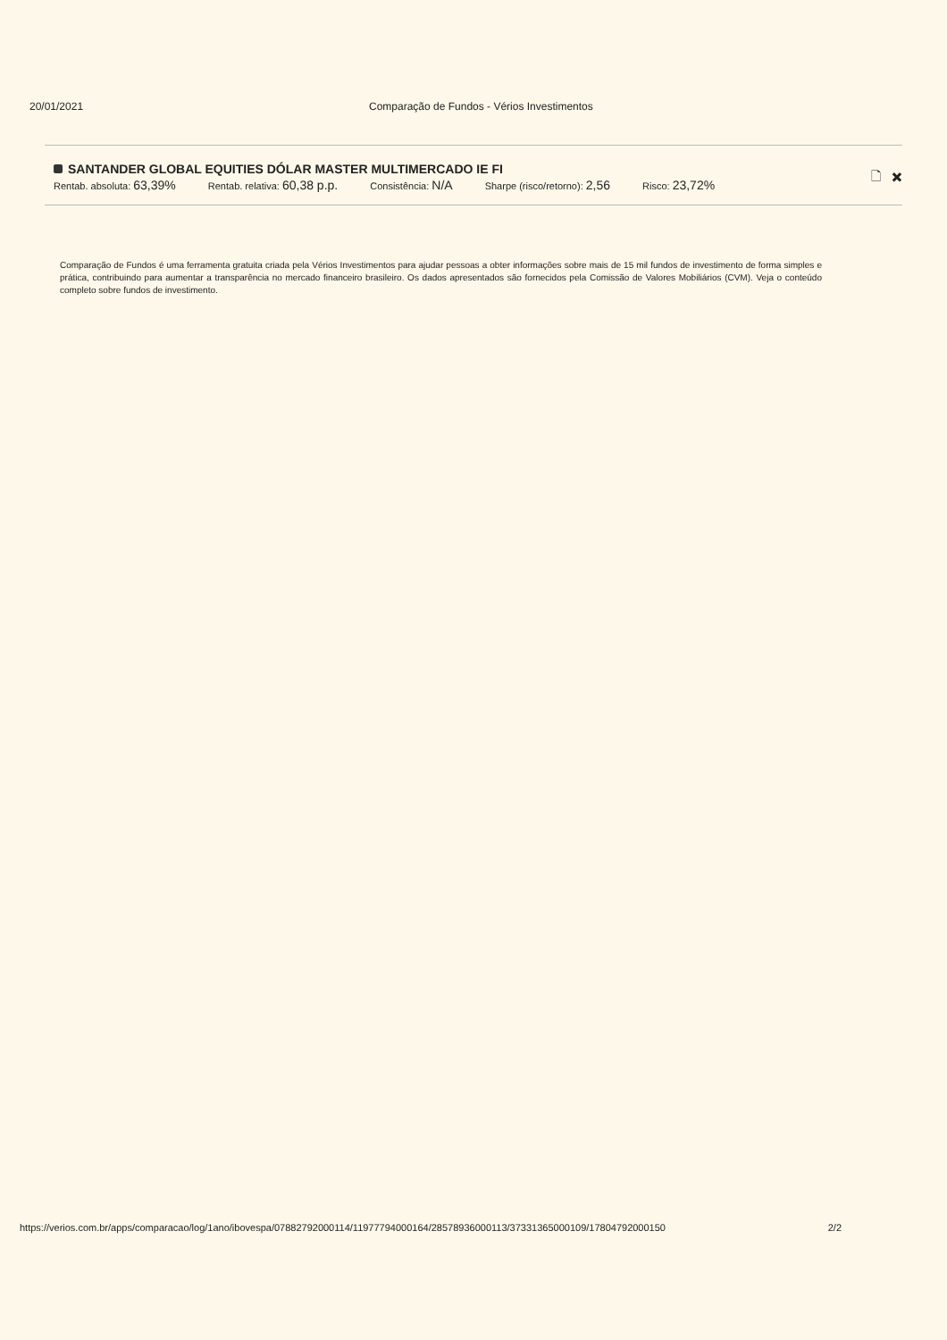20/01/2021 Comparação de Fundos - Vérios Investimentos
SANTANDER GLOBAL EQUITIES DÓLAR MASTER MULTIMERCADO IE FI
Rentab. absoluta: 63,39%
Rentab. relativa: 60,38 p.p.
Consistência: N/A
Sharpe (risco/retorno): 2,56
Risco: 23,72%
🗋 ✖
Comparação de Fundos é uma ferramenta gratuita criada pela Vérios Investimentos para ajudar pessoas a obter informações sobre mais de 15 mil fundos de investimento de forma simples e prática, contribuindo para aumentar a transparência no mercado financeiro brasileiro. Os dados apresentados são fornecidos pela Comissão de Valores Mobiliários (CVM). Veja o conteúdo completo sobre fundos de investimento.
https://verios.com.br/apps/comparacao/log/1ano/ibovespa/07882792000114/11977794000164/28578936000113/37331365000109/17804792000150 2/2